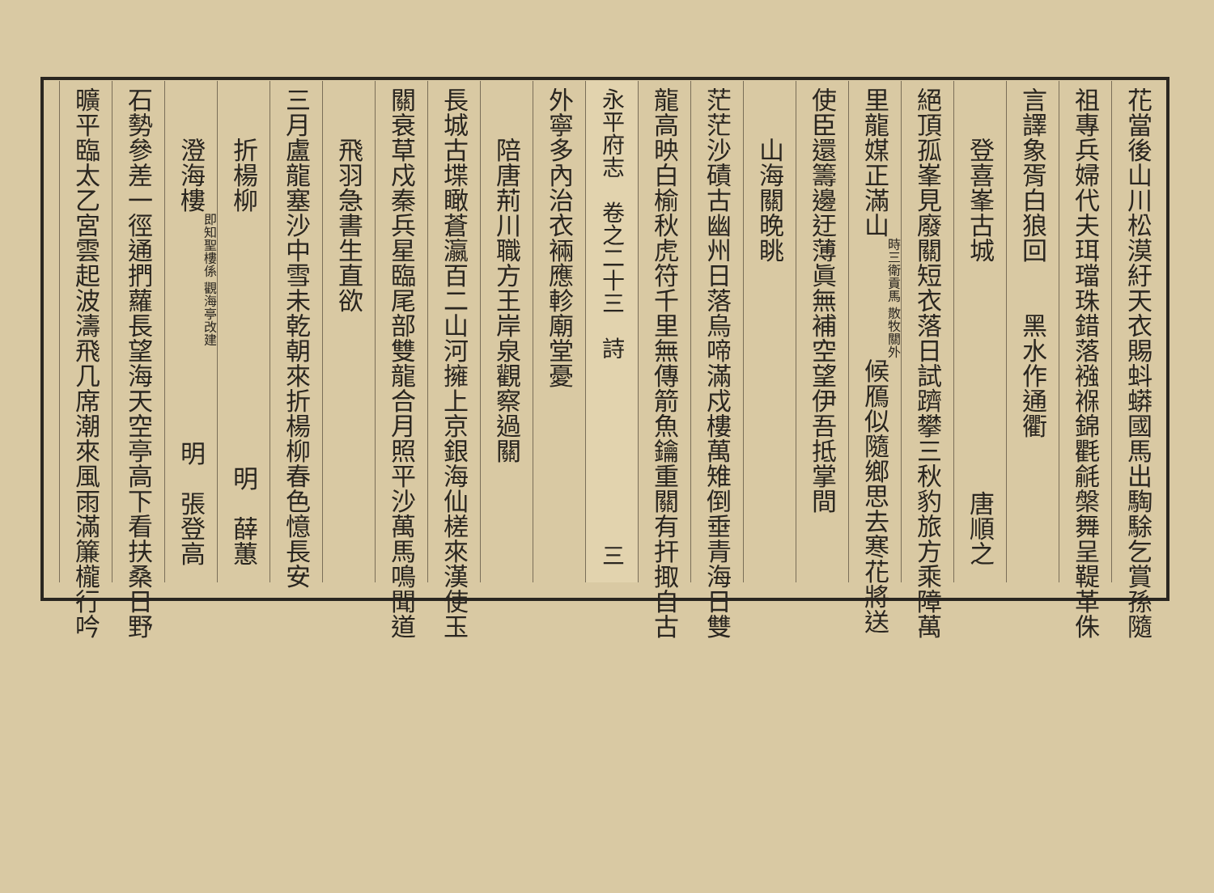花當後山川松漠紆天衣賜蚪蟒國馬出騊駼乞賞孫隨
祖專兵婦代夫珥璫珠錯落襁褓錦氍毹槃舞呈鞮革侏
言譯象胥白狼回　　黑水作通衢
登喜峯古城 唐順之
絕頂孤峯見廢關短衣落日試躋攀三秋豹旅方乘障萬
里龍媒正滿山時三衛貢馬 散牧關外候鴈似隨鄉思去寒花將送
使臣還籌邊迂薄眞無補空望伊吾抵掌間
山海關晚眺
茫茫沙磧古幽州日落烏啼滿戍樓萬雉倒垂青海日雙
龍高映白榆秋虎符千里無傳箭魚鑰重關有扞掫自古
永平府志　卷之二十三　詩 三
外寧多內治衣裲應軫廟堂憂
陪唐荊川職方王岸泉觀察過關
長城古堞瞰蒼瀛百二山河擁上京銀海仙槎來漢使玉
關衰草戍秦兵星臨尾部雙龍合月照平沙萬馬鳴聞道
飛羽急書生直欲
三月盧龍塞沙中雪未乾朝來折楊柳春色憶長安
折楊柳 明　薛蕙
澄海樓即知聖樓係 觀海亭改建 明　張登高
石勢參差一徑通捫蘿長望海天空亭高下看扶桑日野
曠平臨太乙宮雲起波濤飛几席潮來風雨滿簾櫳行吟